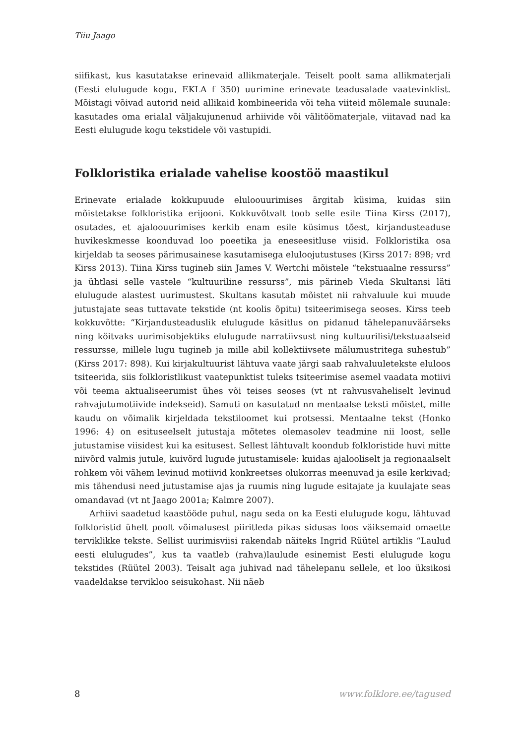Tiiu Jaago
siifikast, kus kasutatakse erinevaid allikmaterjale. Teiselt poolt sama allikmaterjali (Eesti elulugude kogu, EKLA f 350) uurimine erinevate teadusalade vaatevinklist. Mõistagi võivad autorid neid allikaid kombineerida või teha viiteid mõlemale suunale: kasutades oma erialal väljakujunenud arhiivide või välitöömaterjale, viitavad nad ka Eesti elulugude kogu tekstidele või vastupidi.
Folkloristika erialade vahelise koostöö maastikul
Erinevate erialade kokkupuude eluloouurimises ärgitab küsima, kuidas siin mõistetakse folkloristika erijooni. Kokkuvõtvalt toob selle esile Tiina Kirss (2017), osutades, et ajaloouurimises kerkib enam esile küsimus tõest, kirjandusteaduse huvikeskmesse koonduvad loo poeetika ja eneseesitluse viisid. Folkloristika osa kirjeldab ta seoses pärimusainese kasutamisega eluloojutustuses (Kirss 2017: 898; vrd Kirss 2013). Tiina Kirss tugineb siin James V. Wertchi mõistele “tekstuaalne ressurss” ja ühtlasi selle vastele “kultuuriline ressurss”, mis pärineb Vieda Skultansi läti elulugude alastest uurimustest. Skultans kasutab mõistet nii rahvaluule kui muude jutustajate seas tuttavate tekstide (nt koolis õpitu) tsiteerimisega seoses. Kirss teeb kokkuvõtte: “Kirjandusteaduslik elulugude käsitlus on pidanud tähelepanuväärseks ning köitvaks uurimisobjektiks elulugude narratiivsust ning kultuurilisi/tekstuaalseid ressursse, millele lugu tugineb ja mille abil kollektiivsete mälumustritega suhestub” (Kirss 2017: 898). Kui kirjakultuurist lähtuva vaate järgi saab rahvaluuletekste eluloos tsiteerida, siis folkloristlikust vaatepunktist tuleks tsiteerimise asemel vaadata motiivi või teema aktualiseerumist ühes või teises seoses (vt nt rahvusvaheliselt levinud rahvajutumotiivide indekseid). Samuti on kasutatud nn mentaalse teksti mõistet, mille kaudu on võimalik kirjeldada tekstiloomet kui protsessi. Mentaalne tekst (Honko 1996: 4) on esituseelselt jutustaja mõtetes olemasolev teadmine nii loost, selle jutustamise viisidest kui ka esitusest. Sellest lähtuvalt koondub folkloristide huvi mitte niivõrd valmis jutule, kuivõrd lugude jutustamisele: kuidas ajalooliselt ja regionaalselt rohkem või vähem levinud motiivid konkreetses olukorras meenuvad ja esile kerkivad; mis tähendusi need jutustamise ajas ja ruumis ning lugude esitajate ja kuulajate seas omandavad (vt nt Jaago 2001a; Kalmre 2007).
Arhiivi saadetud kaastööde puhul, nagu seda on ka Eesti elulugude kogu, lähtuvad folkloristid ühelt poolt võimalusest piiritleda pikas sidusas loos väiksemaid omaette terviklikke tekste. Sellist uurimisviisi rakendab näiteks Ingrid Rüütel artiklis “Laulud eesti elulugudes”, kus ta vaatleb (rahva)laulude esinemist Eesti elulugude kogu tekstides (Rüütel 2003). Teisalt aga juhivad nad tähelepanu sellele, et loo üksikosi vaadeldakse tervikloo seisukohast. Nii näeb
8 www.folklore.ee/tagused